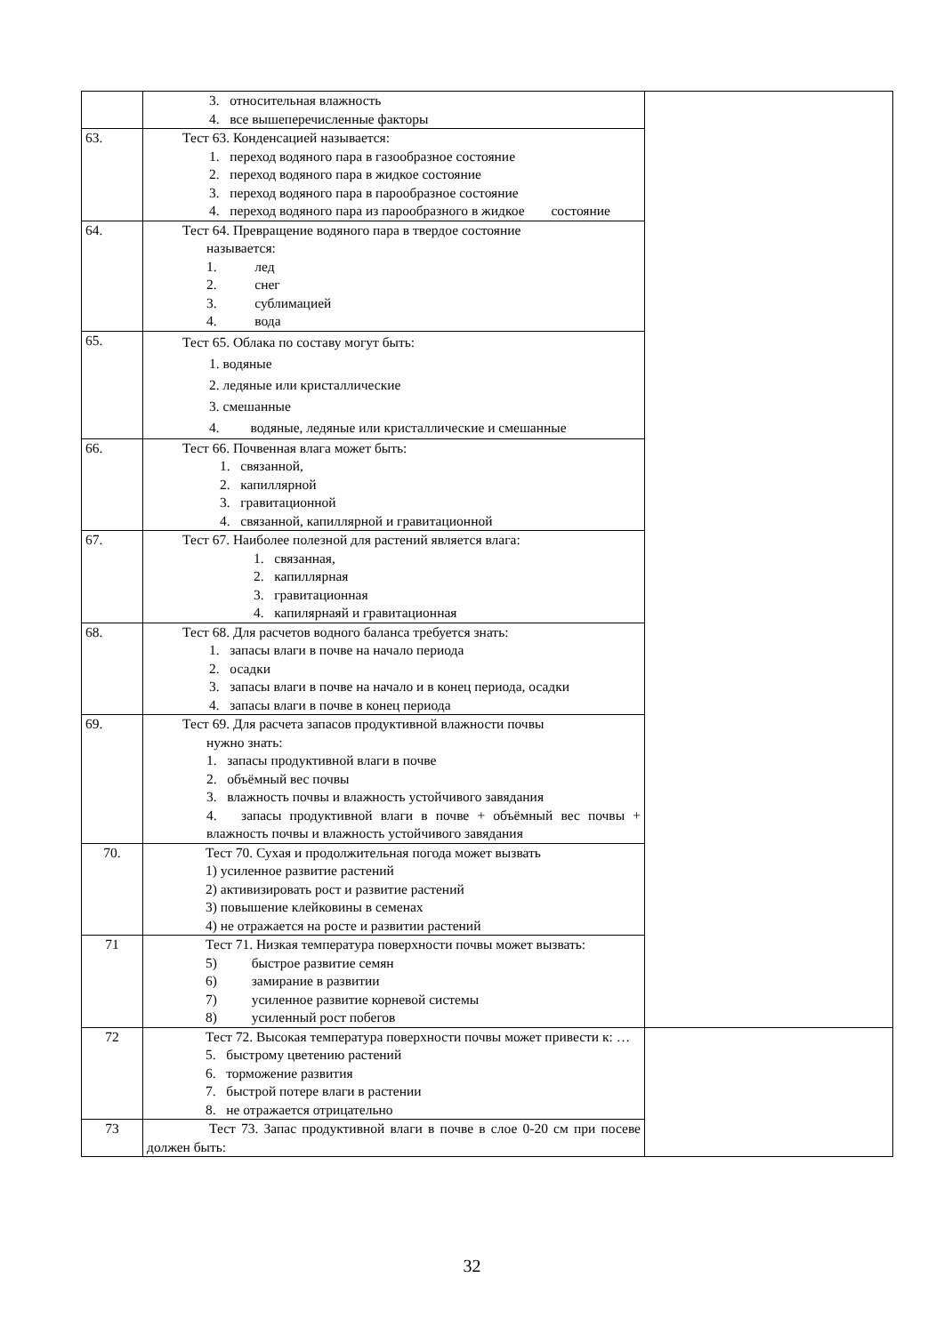| | 3. относительная влажность 4. все вышеперечисленные факторы | |
| 63. | Тест 63. Конденсацией называется: 1. переход водяного пара в газообразное состояние 2. переход водяного пара в жидкое состояние 3. переход водяного пара в парообразное состояние 4. переход водяного пара из парообразного в жидкое состояние | |
| 64. | Тест 64. Превращение водяного пара в твердое состояние называется: 1. лед 2. снег 3. сублимацией 4. вода | |
| 65. | Тест 65. Облака по составу могут быть: 1. водяные 2. ледяные или кристаллические 3. смешанные 4. водяные, ледяные или кристаллические и смешанные | |
| 66. | Тест 66. Почвенная влага может быть: 1. связанной, 2. капиллярной 3. гравитационной 4. связанной, капиллярной и гравитационной | |
| 67. | Тест 67. Наиболее полезной для растений является влага: 1. связанная, 2. капиллярная 3. гравитационная 4. капилярнаяй и гравитационная | |
| 68. | Тест 68. Для расчетов водного баланса требуется знать: 1. запасы влаги в почве на начало периода 2. осадки 3. запасы влаги в почве на начало и в конец периода, осадки 4. запасы влаги в почве в конец периода | |
| 69. | Тест 69. Для расчета запасов продуктивной влажности почвы нужно знать: 1. запасы продуктивной влаги в почве 2. объёмный вес почвы 3. влажность почвы и влажность устойчивого завядания 4. запасы продуктивной влаги в почве + объёмный вес почвы + влажность почвы и влажность устойчивого завядания | |
| 70. | Тест 70. Сухая и продолжительная погода может вызвать 1) усиленное развитие растений 2) активизировать рост и развитие растений 3) повышение клейковины в семенах 4) не отражается на росте и развитии растений | |
| 71 | Тест 71. Низкая температура поверхности почвы может вызвать: 5) быстрое развитие семян 6) замирание в развитии 7) усиленное развитие корневой системы 8) усиленный рост побегов | |
| 72 | Тест 72. Высокая температура поверхности почвы может привести к: … 5. быстрому цветению растений 6. торможение развития 7. быстрой потере влаги в растении 8. не отражается отрицательно | |
| 73 | Тест 73. Запас продуктивной влаги в почве в слое 0-20 см при посеве должен быть: | |
32